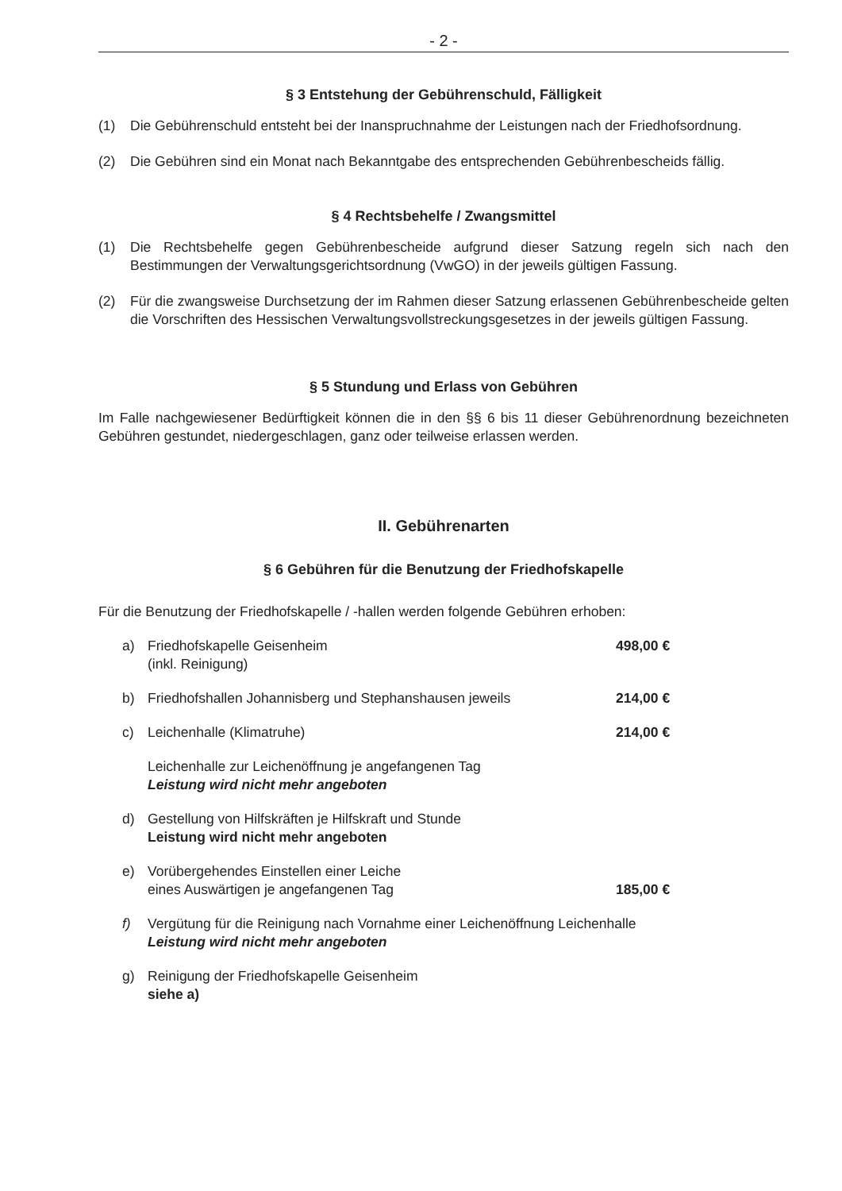- 2 -
§ 3 Entstehung der Gebührenschuld, Fälligkeit
(1) Die Gebührenschuld entsteht bei der Inanspruchnahme der Leistungen nach der Friedhofsordnung.
(2) Die Gebühren sind ein Monat nach Bekanntgabe des entsprechenden Gebührenbescheids fällig.
§ 4 Rechtsbehelfe / Zwangsmittel
(1) Die Rechtsbehelfe gegen Gebührenbescheide aufgrund dieser Satzung regeln sich nach den Bestimmungen der Verwaltungsgerichtsordnung (VwGO) in der jeweils gültigen Fassung.
(2) Für die zwangsweise Durchsetzung der im Rahmen dieser Satzung erlassenen Gebührenbescheide gelten die Vorschriften des Hessischen Verwaltungsvollstreckungsgesetzes in der jeweils gültigen Fassung.
§ 5 Stundung und Erlass von Gebühren
Im Falle nachgewiesener Bedürftigkeit können die in den §§ 6 bis 11 dieser Gebührenordnung bezeichneten Gebühren gestundet, niedergeschlagen, ganz oder teilweise erlassen werden.
II. Gebührenarten
§ 6 Gebühren für die Benutzung der Friedhofskapelle
Für die Benutzung der Friedhofskapelle / -hallen werden folgende Gebühren erhoben:
a) Friedhofskapelle Geisenheim
(inkl. Reinigung) 498,00 €
b) Friedhofshallen Johannisberg und Stephanshausen jeweils 214,00 €
c) Leichenhalle (Klimatruhe) 214,00 €
Leichenhalle zur Leichenöffnung je angefangenen Tag
Leistung wird nicht mehr angeboten
d) Gestellung von Hilfskräften je Hilfskraft und Stunde
Leistung wird nicht mehr angeboten
e) Vorübergehendes Einstellen einer Leiche
eines Auswärtigen je angefangenen Tag 185,00 €
f) Vergütung für die Reinigung nach Vornahme einer Leichenöffnung Leichenhalle
Leistung wird nicht mehr angeboten
g) Reinigung der Friedhofskapelle Geisenheim
siehe a)